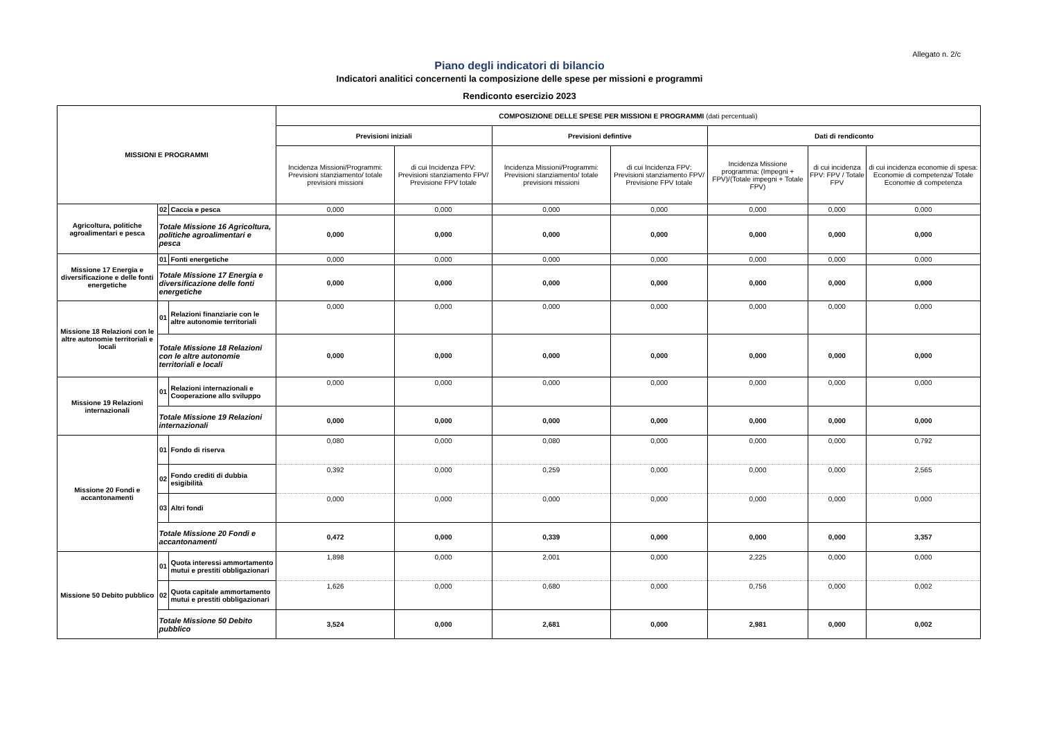Allegato n. 2/c
Piano degli indicatori di bilancio
Indicatori analitici concernenti la composizione delle spese per missioni e programmi
Rendiconto esercizio 2023
| MISSIONI E PROGRAMMI | | | COMPOSIZIONE DELLE SPESE PER MISSIONI E PROGRAMMI (dati percentuali) | | | | | | |
| --- | --- | --- | --- | --- | --- | --- | --- | --- | --- |
| | | | Previsioni iniziali | | Previsioni defintive | | Dati di rendiconto | | |
| | | | Incidenza Missioni/Programmi: Previsioni stanziamento/ totale previsioni missioni | di cui Incidenza FPV: Previsioni stanziamento FPV/ Previsione FPV totale | Incidenza Missioni/Programmi: Previsioni stanziamento/ totale previsioni missioni | di cui Incidenza FPV: Previsioni stanziamento FPV/ Previsione FPV totale | Incidenza Missione programma: (Impegni + FPV)/(Totale impegni + Totale FPV) | di cui incidenza FPV: FPV / Totale FPV | di cui incidenza economie di spesa: Economie di competenza/ Totale Economie di competenza |
| Agricoltura, politiche agroalimentari e pesca | 02 | Caccia e pesca | 0,000 | 0,000 | 0,000 | 0,000 | 0,000 | 0,000 | 0,000 |
| | Totale Missione 16 Agricoltura, politiche agroalimentari e pesca | | 0,000 | 0,000 | 0,000 | 0,000 | 0,000 | 0,000 | 0,000 |
| Missione 17 Energia e diversificazione e delle fonti energetiche | 01 | Fonti energetiche | 0,000 | 0,000 | 0,000 | 0,000 | 0,000 | 0,000 | 0,000 |
| | Totale Missione 17 Energia e diversificazione delle fonti energetiche | | 0,000 | 0,000 | 0,000 | 0,000 | 0,000 | 0,000 | 0,000 |
| Missione 18 Relazioni con le altre autonomie territoriali e locali | 01 | Relazioni finanziarie con le altre autonomie territoriali | 0,000 | 0,000 | 0,000 | 0,000 | 0,000 | 0,000 | 0,000 |
| | Totale Missione 18 Relazioni con le altre autonomie territoriali e locali | | 0,000 | 0,000 | 0,000 | 0,000 | 0,000 | 0,000 | 0,000 |
| Missione 19 Relazioni internazionali | 01 | Relazioni internazionali e Cooperazione allo sviluppo | 0,000 | 0,000 | 0,000 | 0,000 | 0,000 | 0,000 | 0,000 |
| | Totale Missione 19 Relazioni internazionali | | 0,000 | 0,000 | 0,000 | 0,000 | 0,000 | 0,000 | 0,000 |
| Missione 20 Fondi e accantonamenti | 01 | Fondo di riserva | 0,080 | 0,000 | 0,080 | 0,000 | 0,000 | 0,000 | 0,792 |
| | 02 | Fondo crediti di dubbia esigibilità | 0,392 | 0,000 | 0,259 | 0,000 | 0,000 | 0,000 | 2,565 |
| | 03 | Altri fondi | 0,000 | 0,000 | 0,000 | 0,000 | 0,000 | 0,000 | 0,000 |
| | Totale Missione 20 Fondi e accantonamenti | | 0,472 | 0,000 | 0,339 | 0,000 | 0,000 | 0,000 | 3,357 |
| Missione 50 Debito pubblico | 01 | Quota interessi ammortamento mutui e prestiti obbligazionari | 1,898 | 0,000 | 2,001 | 0,000 | 2,225 | 0,000 | 0,000 |
| | 02 | Quota capitale ammortamento mutui e prestiti obbligazionari | 1,626 | 0,000 | 0,680 | 0,000 | 0,756 | 0,000 | 0,002 |
| | Totale Missione 50 Debito pubblico | | 3,524 | 0,000 | 2,681 | 0,000 | 2,981 | 0,000 | 0,002 |